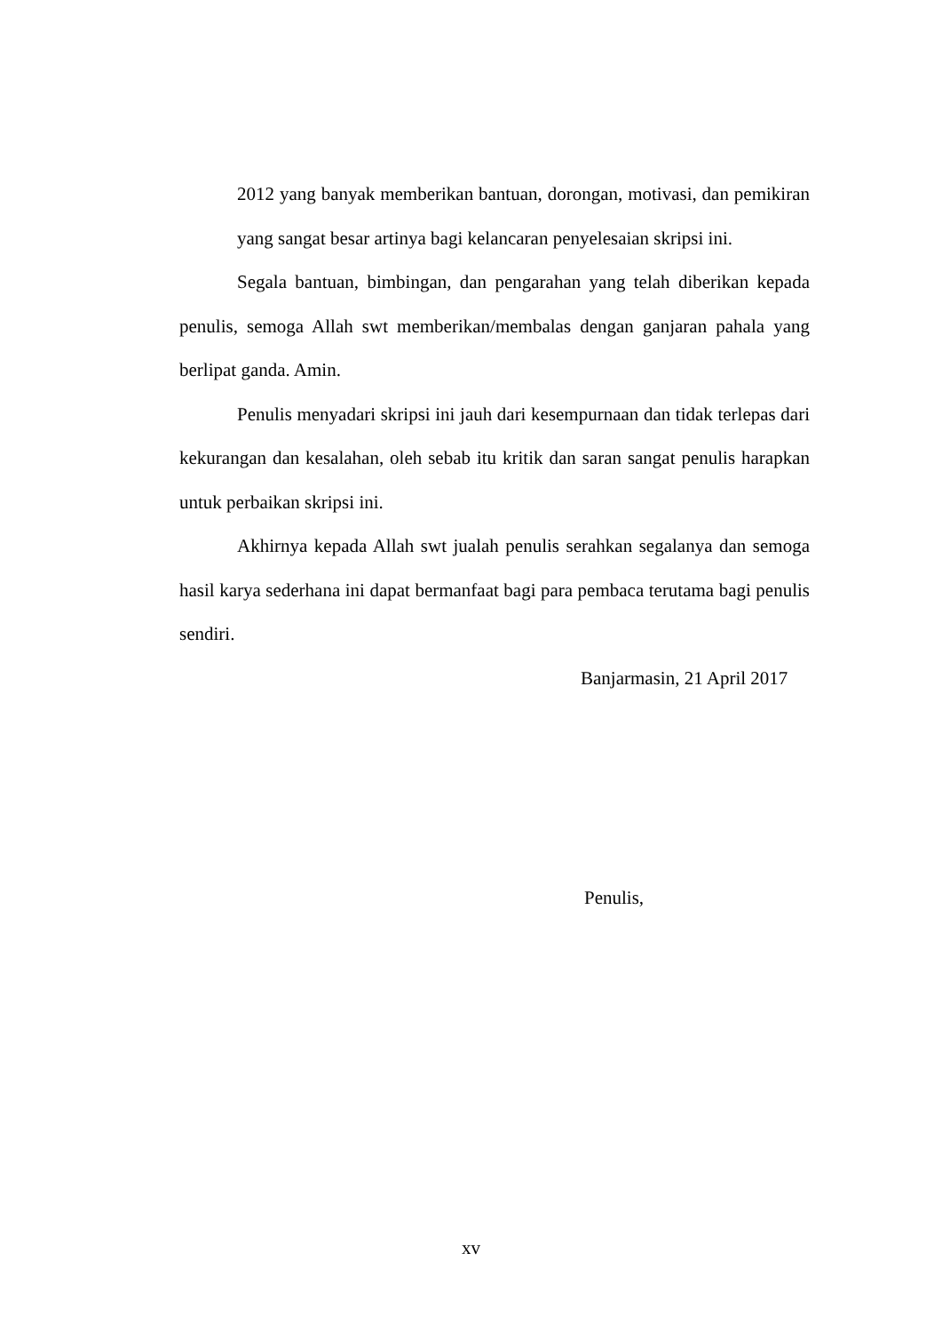2012 yang banyak memberikan bantuan, dorongan, motivasi, dan pemikiran yang sangat besar artinya bagi kelancaran penyelesaian skripsi ini.
Segala bantuan, bimbingan, dan pengarahan yang telah diberikan kepada penulis, semoga Allah swt memberikan/membalas dengan ganjaran pahala yang berlipat ganda. Amin.
Penulis menyadari skripsi ini jauh dari kesempurnaan dan tidak terlepas dari kekurangan dan kesalahan, oleh sebab itu kritik dan saran sangat penulis harapkan untuk perbaikan skripsi ini.
Akhirnya kepada Allah swt jualah penulis serahkan segalanya dan semoga hasil karya sederhana ini dapat bermanfaat bagi para pembaca terutama bagi penulis sendiri.
Banjarmasin, 21 April 2017
Penulis,
xv